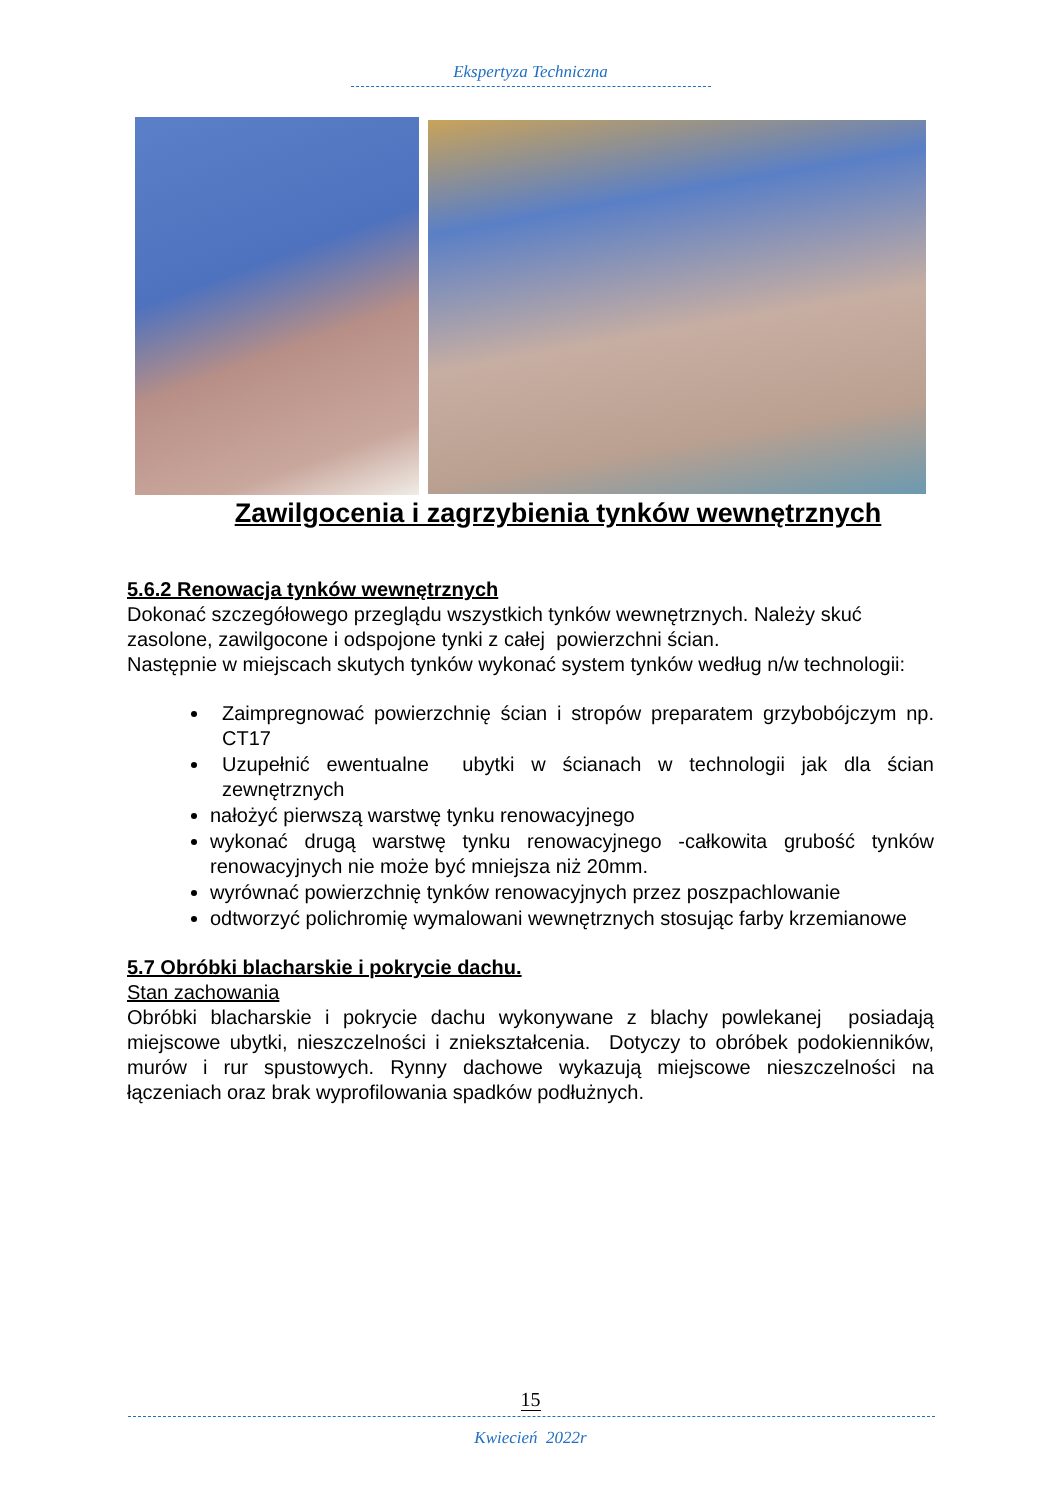Ekspertyza Techniczna
Zawilgocenia i zagrzybienia tynków wewnętrznych
5.6.2 Renowacja tynków wewnętrznych
Dokonać szczegółowego przeglądu wszystkich tynków wewnętrznych. Należy skuć zasolone, zawilgocone i odspojone tynki z całej powierzchni ścian.
Następnie w miejscach skutych tynków wykonać system tynków według n/w technologii:
Zaimpregnować powierzchnię ścian i stropów preparatem grzybobójczym np. CT17
Uzupełnić ewentualne ubytki w ścianach w technologii jak dla ścian zewnętrznych
nałożyć pierwszą warstwę tynku renowacyjnego
wykonać drugą warstwę tynku renowacyjnego -całkowita grubość tynków renowacyjnych nie może być mniejsza niż 20mm.
wyrównać powierzchnię tynków renowacyjnych przez poszpachlowanie
odtworzyć polichromię wymalowani wewnętrznych stosując farby krzemianowe
5.7 Obróbki blacharskie i pokrycie dachu.
Stan zachowania
Obróbki blacharskie i pokrycie dachu wykonywane z blachy powlekanej posiadają miejscowe ubytki, nieszczelności i zniekształcenia. Dotyczy to obróbek podokienników, murów i rur spustowych. Rynny dachowe wykazują miejscowe nieszczelności na łączeniach oraz brak wyprofilowania spadków podłużnych.
15
Kwiecień 2022r